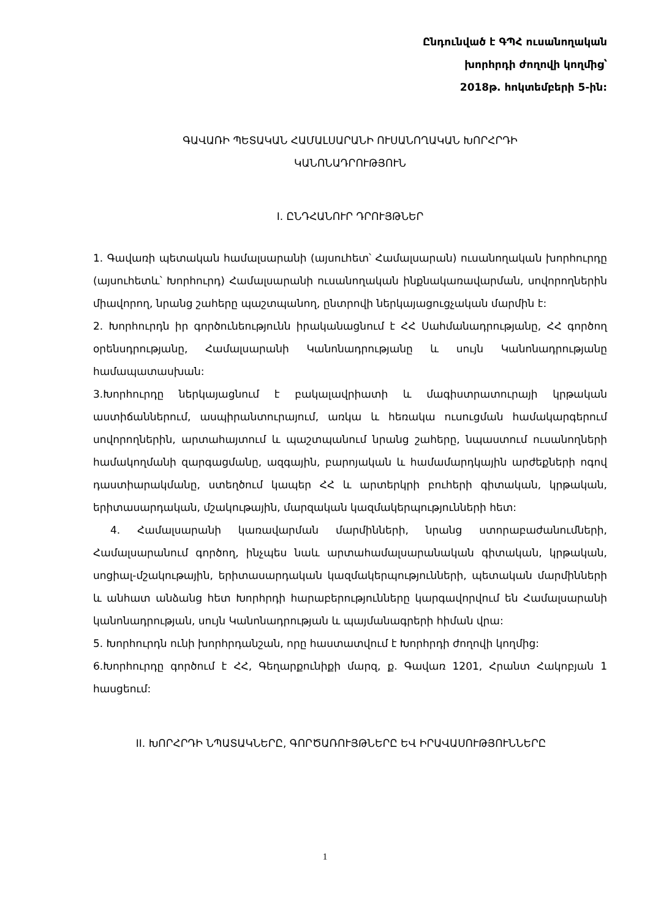Ընդունված է ԳՊՀ ուսանողական
խորհրդի ժողովի կողմից՝
2018թ. հոկտեմբերի 5-ին:
ԳԱՎԱՌԻ ՊԵՏԱԿԱՆ ՀԱՄԱԼՍԱՐԱՆԻ ՈՒՍԱՆՈՂԱԿԱՆ ԽՈՐՀՐԴԻ
ԿԱՆՈՆԱԴՐՈՒԹՅՈՒՆ
I. ԸՆԴՀԱՆՈՒՐ ԴՐՈՒՅԹՆԵՐ
1. Գավառի պետական համալսարանի (այսուհետ՝ Համալսարան) ուսանողական խորհուրդը (այսուհետև՝ Խորհուրդ) Համալսարանի ուսանողական ինքնակառավարման, սովորողներին միավորող, նրանց շահերը պաշտպանող, ընտրովի ներկայացուցչական մարմին է:
2. Խորհուրդն իր գործունեությունն իրականացնում է ՀՀ Սահմանադրությանը, ՀՀ գործող օրենսդրությանը, Համալսարանի Կանոնադրությանը և սույն Կանոնադրությանը համապատասխան:
3.Խորհուրդը ներկայացնում է բակալավրիատի և մագիստրատուրայի կրթական աստիճաններում, ասպիրանտուրայում, առկա և հեռակա ուսուցման համակարգերում սովորողներին, արտահայտում և պաշտպանում նրանց շահերը, նպաստում ուսանողների համակողմանի զարգացմանը, ազգային, բարոյական և համամարդկային արժեքների ոգով դաստիարակմանը, ստեղծում կապեր ՀՀ և արտերկրի բուհերի գիտական, կրթական, երիտասարդական, մշակութային, մարզական կազմակերպությունների հետ:
4. Համալսարանի կառավարման մարմինների, նրանց ստորաբաժանումների, Համալսարանում գործող, ինչպես նաև արտահամալսարանական գիտական, կրթական, սոցիալ-մշակութային, երիտասարդական կազմակերպությունների, պետական մարմինների և անհատ անձանց հետ Խորհրդի հարաբերությունները կարգավորվում են Համալսարանի կանոնադրության, սույն Կանոնադրության և պայմանագրերի հիման վրա:
5. Խորհուրդն ունի խորհրդանշան, որը հաստատվում է Խորհրդի ժողովի կողմից:
6.Խորհուրդը գործում է ՀՀ, Գեղարքունիքի մարզ, ք. Գավառ 1201, Հրանտ Հակոբյան 1 հասցեում:
II. ԽՈՐՀՐԴԻ ՆՊԱՏԱԿՆԵՐԸ, ԳՈՐԾԱՌՈՒՅԹՆԵՐԸ ԵՎ ԻՐԱՎԱՍՈՒԹՅՈՒՆՆԵՐԸ
1